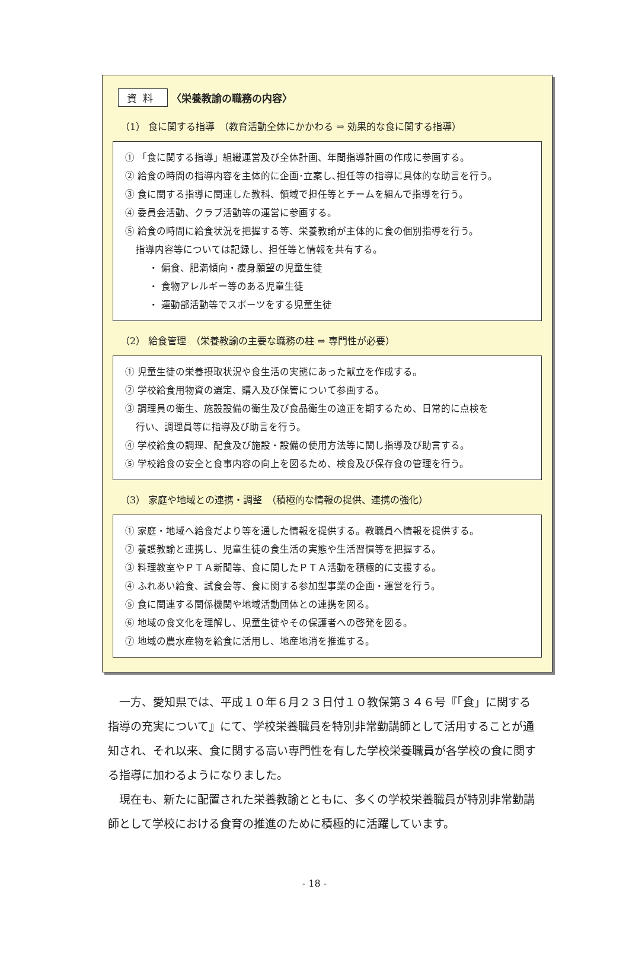資料 〈栄養教諭の職務の内容〉
（1） 食に関する指導　（教育活動全体にかかわる ⇒ 効果的な食に関する指導）
① 「食に関する指導」組織運営及び全体計画、年間指導計画の作成に参画する。
② 給食の時間の指導内容を主体的に企画･立案し､担任等の指導に具体的な助言を行う。
③ 食に関する指導に関連した教科、領域で担任等とチームを組んで指導を行う。
④ 委員会活動、クラブ活動等の運営に参画する。
⑤ 給食の時間に給食状況を把握する等、栄養教諭が主体的に食の個別指導を行う。
指導内容等については記録し、担任等と情報を共有する。
・ 偏食、肥満傾向・痩身願望の児童生徒
・ 食物アレルギー等のある児童生徒
・ 運動部活動等でスポーツをする児童生徒
（2） 給食管理　（栄養教諭の主要な職務の柱 ⇒ 専門性が必要）
① 児童生徒の栄養摂取状況や食生活の実態にあった献立を作成する。
② 学校給食用物資の選定、購入及び保管について参画する。
③ 調理員の衛生、施設設備の衛生及び食品衛生の適正を期するため、日常的に点検を
行い、調理員等に指導及び助言を行う。
④ 学校給食の調理、配食及び施設・設備の使用方法等に関し指導及び助言する。
⑤ 学校給食の安全と食事内容の向上を図るため、検食及び保存食の管理を行う。
（3） 家庭や地域との連携・調整　（積極的な情報の提供、連携の強化）
① 家庭・地域へ給食だより等を通した情報を提供する。教職員へ情報を提供する。
② 養護教諭と連携し、児童生徒の食生活の実態や生活習慣等を把握する。
③ 料理教室やＰＴＡ新聞等、食に関したＰＴＡ活動を積極的に支援する。
④ ふれあい給食、試食会等、食に関する参加型事業の企画・運営を行う。
⑤ 食に関連する関係機関や地域活動団体との連携を図る。
⑥ 地域の食文化を理解し、児童生徒やその保護者への啓発を図る。
⑦ 地域の農水産物を給食に活用し、地産地消を推進する。
一方、愛知県では、平成１０年６月２３日付１０教保第３４６号『「食」に関する指導の充実について』にて、学校栄養職員を特別非常勤講師として活用することが通知され、それ以来、食に関する高い専門性を有した学校栄養職員が各学校の食に関する指導に加わるようになりました。
現在も、新たに配置された栄養教諭とともに、多くの学校栄養職員が特別非常勤講師として学校における食育の推進のために積極的に活躍しています。
- 18 -